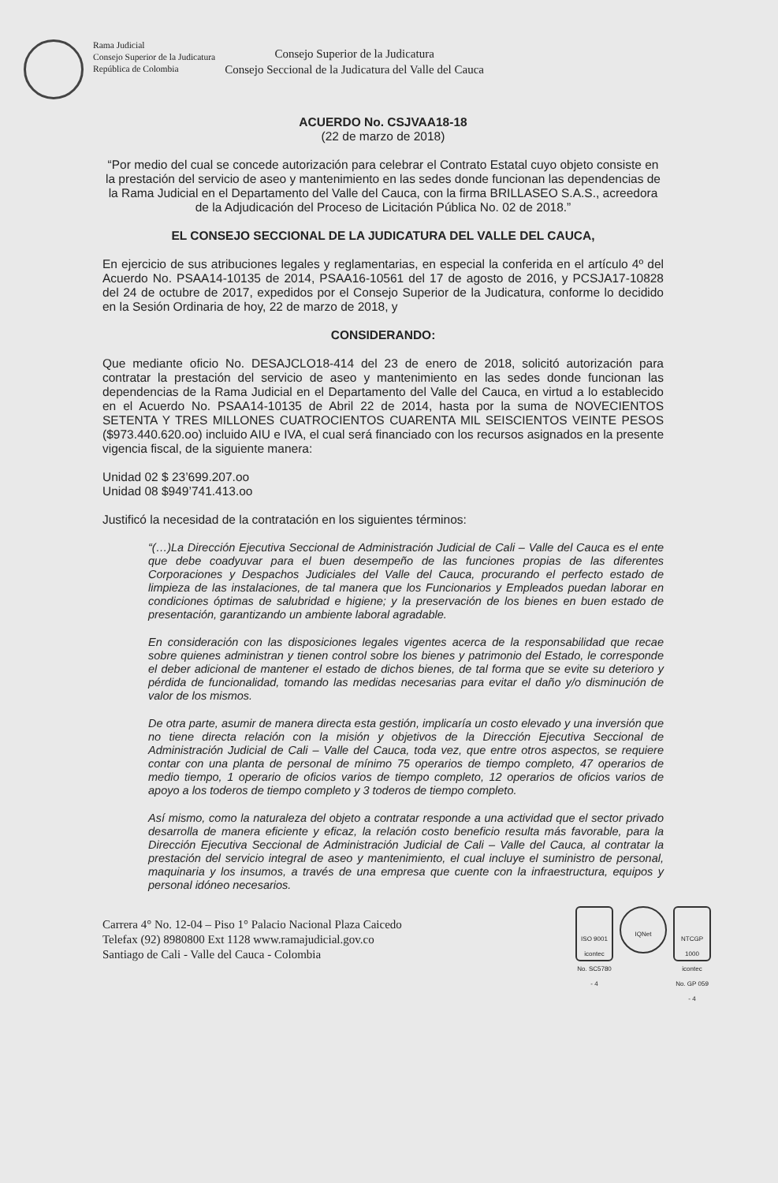Rama Judicial
Consejo Superior de la Judicatura
República de Colombia
Consejo Superior de la Judicatura
Consejo Seccional de la Judicatura del Valle del Cauca
ACUERDO No. CSJVAA18-18
(22 de marzo de 2018)
“Por medio del cual se concede autorización para celebrar el Contrato Estatal cuyo objeto consiste en la prestación del servicio de aseo y mantenimiento en las sedes donde funcionan las dependencias de la Rama Judicial en el Departamento del Valle del Cauca, con la firma BRILLASEO S.A.S., acreedora de la Adjudicación del Proceso de Licitación Pública No. 02 de 2018.”
EL CONSEJO SECCIONAL DE LA JUDICATURA DEL VALLE DEL CAUCA,
En ejercicio de sus atribuciones legales y reglamentarias, en especial la conferida en el artículo 4º del Acuerdo No. PSAA14-10135 de 2014, PSAA16-10561 del 17 de agosto de 2016, y PCSJA17-10828 del 24 de octubre de 2017, expedidos por el Consejo Superior de la Judicatura, conforme lo decidido en la Sesión Ordinaria de hoy, 22 de marzo de 2018, y
CONSIDERANDO:
Que mediante oficio No. DESAJCLO18-414 del 23 de enero de 2018, solicitó autorización para contratar la prestación del servicio de aseo y mantenimiento en las sedes donde funcionan las dependencias de la Rama Judicial en el Departamento del Valle del Cauca, en virtud a lo establecido en el Acuerdo No. PSAA14-10135 de Abril 22 de 2014, hasta por la suma de NOVECIENTOS SETENTA Y TRES MILLONES CUATROCIENTOS CUARENTA MIL SEISCIENTOS VEINTE PESOS ($973.440.620.oo) incluido AIU e IVA, el cual será financiado con los recursos asignados en la presente vigencia fiscal, de la siguiente manera:
Unidad 02 $ 23’699.207.oo
Unidad 08 $949’741.413.oo
Justificó la necesidad de la contratación en los siguientes términos:
“(…)La Dirección Ejecutiva Seccional de Administración Judicial de Cali – Valle del Cauca es el ente que debe coadyuvar para el buen desempeño de las funciones propias de las diferentes Corporaciones y Despachos Judiciales del Valle del Cauca, procurando el perfecto estado de limpieza de las instalaciones, de tal manera que los Funcionarios y Empleados puedan laborar en condiciones óptimas de salubridad e higiene; y la preservación de los bienes en buen estado de presentación, garantizando un ambiente laboral agradable.
En consideración con las disposiciones legales vigentes acerca de la responsabilidad que recae sobre quienes administran y tienen control sobre los bienes y patrimonio del Estado, le corresponde el deber adicional de mantener el estado de dichos bienes, de tal forma que se evite su deterioro y pérdida de funcionalidad, tomando las medidas necesarias para evitar el daño y/o disminución de valor de los mismos.
De otra parte, asumir de manera directa esta gestión, implicaría un costo elevado y una inversión que no tiene directa relación con la misión y objetivos de la Dirección Ejecutiva Seccional de Administración Judicial de Cali – Valle del Cauca, toda vez, que entre otros aspectos, se requiere contar con una planta de personal de mínimo 75 operarios de tiempo completo, 47 operarios de medio tiempo, 1 operario de oficios varios de tiempo completo, 12 operarios de oficios varios de apoyo a los toderos de tiempo completo y 3 toderos de tiempo completo.
Así mismo, como la naturaleza del objeto a contratar responde a una actividad que el sector privado desarrolla de manera eficiente y eficaz, la relación costo beneficio resulta más favorable, para la Dirección Ejecutiva Seccional de Administración Judicial de Cali – Valle del Cauca, al contratar la prestación del servicio integral de aseo y mantenimiento, el cual incluye el suministro de personal, maquinaria y los insumos, a través de una empresa que cuente con la infraestructura, equipos y personal idóneo necesarios.
Carrera 4° No. 12-04 – Piso 1° Palacio Nacional Plaza Caicedo
Telefax (92) 8980800 Ext 1128 www.ramajudicial.gov.co
Santiago de Cali - Valle del Cauca - Colombia
ISO 9001
icontec
No. SC5780 - 4
IQNet
NTCGP 1000
icontec
No. GP 059 - 4